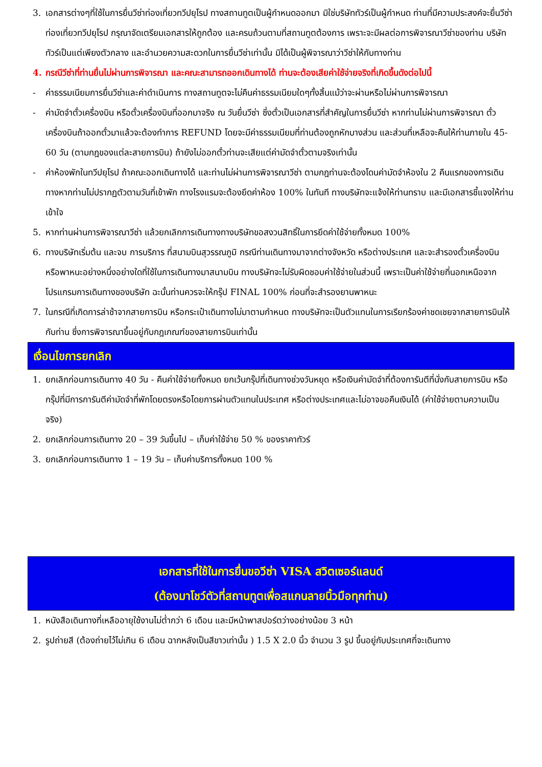3. เอกสารต่างๆที่ใช้ในการยื่นวีซ่าท่องเที่ยวทวีปยุโรป ทางสถานทูตเป็นผู้กำหนดออกมา มิใช่บริษัททัวร์เป็นผู้กำหนด ท่านที่มีความประสงค์จะยื่นวีซ่าท่องเที่ยวทวีปยุโรป กรุณาจัดเตรียมเอกสารให้ถูกต้อง และครบถ้วนตามที่สถานทูตต้องการ เพราะจะมีผลต่อการพิจารณาวีซ่าของท่าน บริษัททัวร์เป็นแต่เพียงตัวกลาง และอำนวยความสะดวกในการยื่นวีซ่าเท่านั้น มิได้เป็นผู้พิจารณาว่าวีซ่าให้กับทางท่าน
4. กรณีวีซ่าที่ท่านยื่นไม่ผ่านการพิจารณา และคณะสามารถออกเดินทางได้ ท่านจะต้องเสียค่าใช้จ่ายจริงที่เกิดขึ้นดังต่อไปนี้
- ค่าธรรมเนียมการยื่นวีซ่าและค่าดำเนินการ ทางสถานทูตจะไม่คืนค่าธรรมเนียมใดๆทั้งสิ้นแม้ว่าจะผ่านหรือไม่ผ่านการพิจารณา
- ค่ามัดจำตั๋วเครื่องบิน หรือตั๋วเครื่องบินที่ออกมาจริง ณ วันยื่นวีซ่า ซึ่งตั๋วเป็นเอกสารที่สำคัญในการยื่นวีซ่า หากท่านไม่ผ่านการพิจารณา ตั๋วเครื่องบินถ้าออกตั๋วมาแล้วจะต้องทำการ REFUND โดยจะมีค่าธรรมเนียมที่ท่านต้องถูกหักบางส่วน และส่วนที่เหลือจะคืนให้ท่านภายใน 45-60 วัน (ตามกฎของแต่ละสายการบิน) ถ้ายังไม่ออกตั๋วท่านจะเสียแต่ค่ามัดจำตั๋วตามจริงเท่านั้น
- ค่าห้องพักในทวีปยุโรป ถ้าคณะออกเดินทางได้ และท่านไม่ผ่านการพิจารณาวีซ่า ตามกฎท่านจะต้องโดนค่ามัดจำห้องใน 2 คืนแรกของการเดินทางหากท่านไม่ปรากฏตัวตามวันที่เข้าพัก ทางโรงแรมจะต้องยึดค่าห้อง 100% ในทันที ทางบริษัทจะแจ้งให้ท่านทราบ และมีเอกสารชี้แจงให้ท่านเข้าใจ
5. หากท่านผ่านการพิจารณาวีซ่า แล้วยกเลิกการเดินทางทางบริษัทขอสงวนสิทธิ์ในการยึดค่าใช้จ่ายทั้งหมด 100%
6. ทางบริษัทเริ่มต้น และจบ การบริการ ที่สนามบินสุวรรณภูมิ กรณีท่านเดินทางมาจากต่างจังหวัด หรือต่างประเทศ และจะสำรองตั๋วเครื่องบิน หรือพาหนะอย่างหนึ่งอย่างใดที่ใช้ในการเดินทางมาสนามบิน ทางบริษัทจะไม่รับผิดชอบค่าใช้จ่ายในส่วนนี้ เพราะเป็นค่าใช้จ่ายที่นอกเหนือจากโปรแกรมการเดินทางของบริษัท ฉะนั้นท่านควรจะให้กรุ๊ป FINAL 100% ก่อนที่จะสำรองยานพาหนะ
7. ในกรณีที่เกิดการล่าช้าจากสายการบิน หรือกระเป๋าเดินทางไม่มาตามกำหนด ทางบริษัทจะเป็นตัวแทนในการเรียกร้องค่าชดเชยจากสายการบินให้กับท่าน ซึ่งการพิจารณาขึ้นอยู่กับกฎเกณฑ์ของสายการบินเท่านั้น
เงื่อนไขการยกเลิก
1. ยกเลิกก่อนการเดินทาง 40 วัน - คืนค่าใช้จ่ายทั้งหมด ยกเว้นกรุ๊ปที่เดินทางช่วงวันหยุด หรือเงินค่ามัดจำที่ต้องการันตีที่นั่งกับสายการบิน หรือ กรุ๊ปที่มีการการันตีค่ามัดจำที่พักโดยตรงหรือโดยการผ่านตัวแทนในประเทศ หรือต่างประเทศและไม่อาจขอคืนเงินได้ (ค่าใช้จ่ายตามความเป็นจริง)
2. ยกเลิกก่อนการเดินทาง 20 – 39 วันขึ้นไป – เก็บค่าใช้จ่าย 50 % ของราคาทัวร์
3. ยกเลิกก่อนการเดินทาง 1 – 19 วัน – เก็บค่าบริการทั้งหมด 100 %
เอกสารที่ใช้ในการยื่นขอวีซ่า VISA สวิตเซอร์แลนด์
(ต้องมาโชว์ตัวที่สถานทูตเพื่อสแกนลายนิ้วมือทุกท่าน)
1. หนังสือเดินทางที่เหลืออายุใช้งานไม่ต่ำกว่า 6 เดือน และมีหน้าพาสปอร์ตว่างอย่างน้อย 3 หน้า
2. รูปถ่ายสี (ต้องถ่ายไว้ไม่เกิน 6 เดือน ฉากหลังเป็นสีขาวเท่านั้น ) 1.5 X 2.0 นิ้ว จำนวน 3 รูป ขึ้นอยู่กับประเทศที่จะเดินทาง